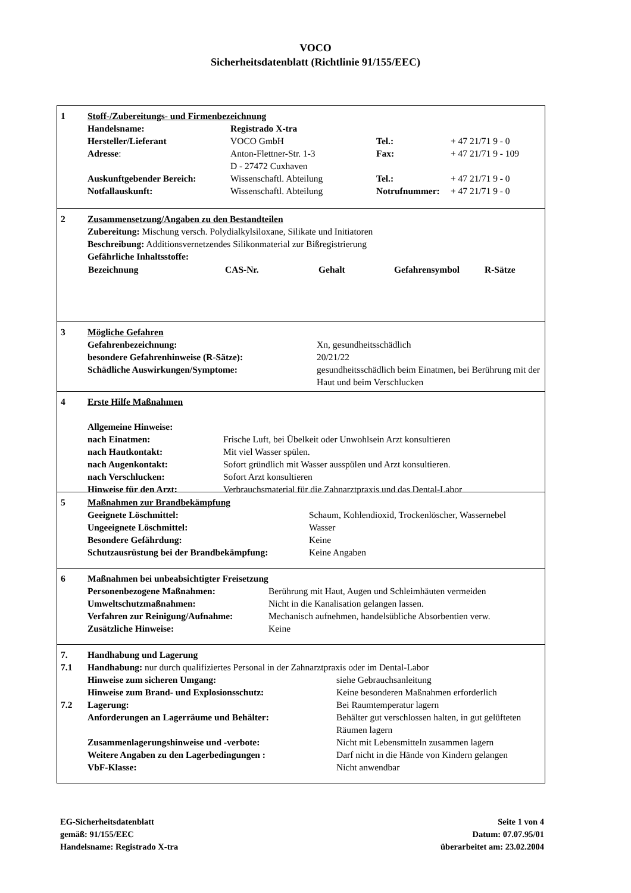VOCO
Sicherheitsdatenblatt (Richtlinie 91/155/EEC)
| 1 | Stoff-/Zubereitungs- und Firmenbezeichnung | | | |
| | Handelsname: | Registrado X-tra | | |
| | Hersteller/Lieferant | VOCO GmbH | Tel.: | + 47 21/71 9 - 0 |
| | Adresse : | Anton-Flettner-Str. 1-3 D - 27472 Cuxhaven | Fax: | + 47 21/71 9 - 109 |
| | Auskunftgebender Bereich: | Wissenschaftl. Abteilung | Tel.: | + 47 21/71 9 - 0 |
| | Notfallauskunft: | Wissenschaftl. Abteilung | Notrufnummer: | + 47 21/71 9 - 0 |
| 2 | Zusammensetzung/Angaben zu den Bestandteilen | | | | |
| | Zubereitung: Mischung versch. Polydialkylsiloxane, Silikate und Initiatoren | | | | |
| | Beschreibung: Additionsvernetzendes Silikonmaterial zur Bißregistrierung | | | | |
| | Gefährliche Inhaltsstoffe: | | | | |
| | Bezeichnung | CAS-Nr. | Gehalt | Gefahrensymbol | R-Sätze |
| 3 | Mögliche Gefahren | |
| | Gefahrenbezeichnung: | Xn, gesundheitsschädlich |
| | besondere Gefahrenhinweise (R-Sätze): | 20/21/22 |
| | Schädliche Auswirkungen/Symptome: | gesundheitsschädlich beim Einatmen, bei Berührung mit der Haut und beim Verschlucken |
| 4 | Erste Hilfe Maßnahmen | |
| | Allgemeine Hinweise: | |
| | nach Einatmen: | Frische Luft, bei Übelkeit oder Unwohlsein Arzt konsultieren |
| | nach Hautkontakt: | Mit viel Wasser spülen. |
| | nach Augenkontakt: | Sofort gründlich mit Wasser ausspülen und Arzt konsultieren. |
| | nach Verschlucken: | Sofort Arzt konsultieren |
| | Hinweise für den Arzt: | Verbrauchsmaterial für die Zahnarztpraxis und das Dental-Labor |
| 5 | Maßnahmen zur Brandbekämpfung | |
| | Geeignete Löschmittel: | Schaum, Kohlendioxid, Trockenlöscher, Wassernebel |
| | Ungeeignete Löschmittel: | Wasser |
| | Besondere Gefährdung: | Keine |
| | Schutzausrüstung bei der Brandbekämpfung: | Keine Angaben |
| 6 | Maßnahmen bei unbeabsichtigter Freisetzung | |
| | Personenbezogene Maßnahmen: | Berührung mit Haut, Augen und Schleimhäuten vermeiden |
| | Umweltschutzmaßnahmen: | Nicht in die Kanalisation gelangen lassen. |
| | Verfahren zur Reinigung/Aufnahme: | Mechanisch aufnehmen, handelsübliche Absorbentien verw. |
| | Zusätzliche Hinweise: | Keine |
| 7. | Handhabung und Lagerung | |
| 7.1 | Handhabung: nur durch qualifiziertes Personal in der Zahnarztpraxis oder im Dental-Labor | |
| | Hinweise zum sicheren Umgang: | siehe Gebrauchsanleitung |
| | Hinweise zum Brand- und Explosionsschutz: | Keine besonderen Maßnahmen erforderlich |
| 7.2 | Lagerung: | Bei Raumtemperatur lagern |
| | Anforderungen an Lagerräume und Behälter: | Behälter gut verschlossen halten, in gut gelüfteten Räumen lagern |
| | Zusammenlagerungshinweise und -verbote: | Nicht mit Lebensmitteln zusammen lagern |
| | Weitere Angaben zu den Lagerbedingungen : | Darf nicht in die Hände von Kindern gelangen |
| | VbF-Klasse: | Nicht anwendbar |
EG-Sicherheitsdatenblatt
gemäß: 91/155/EEC
Handelsname: Registrado X-tra
Seite 1 von 4
Datum: 07.07.95/01
überarbeitet am: 23.02.2004